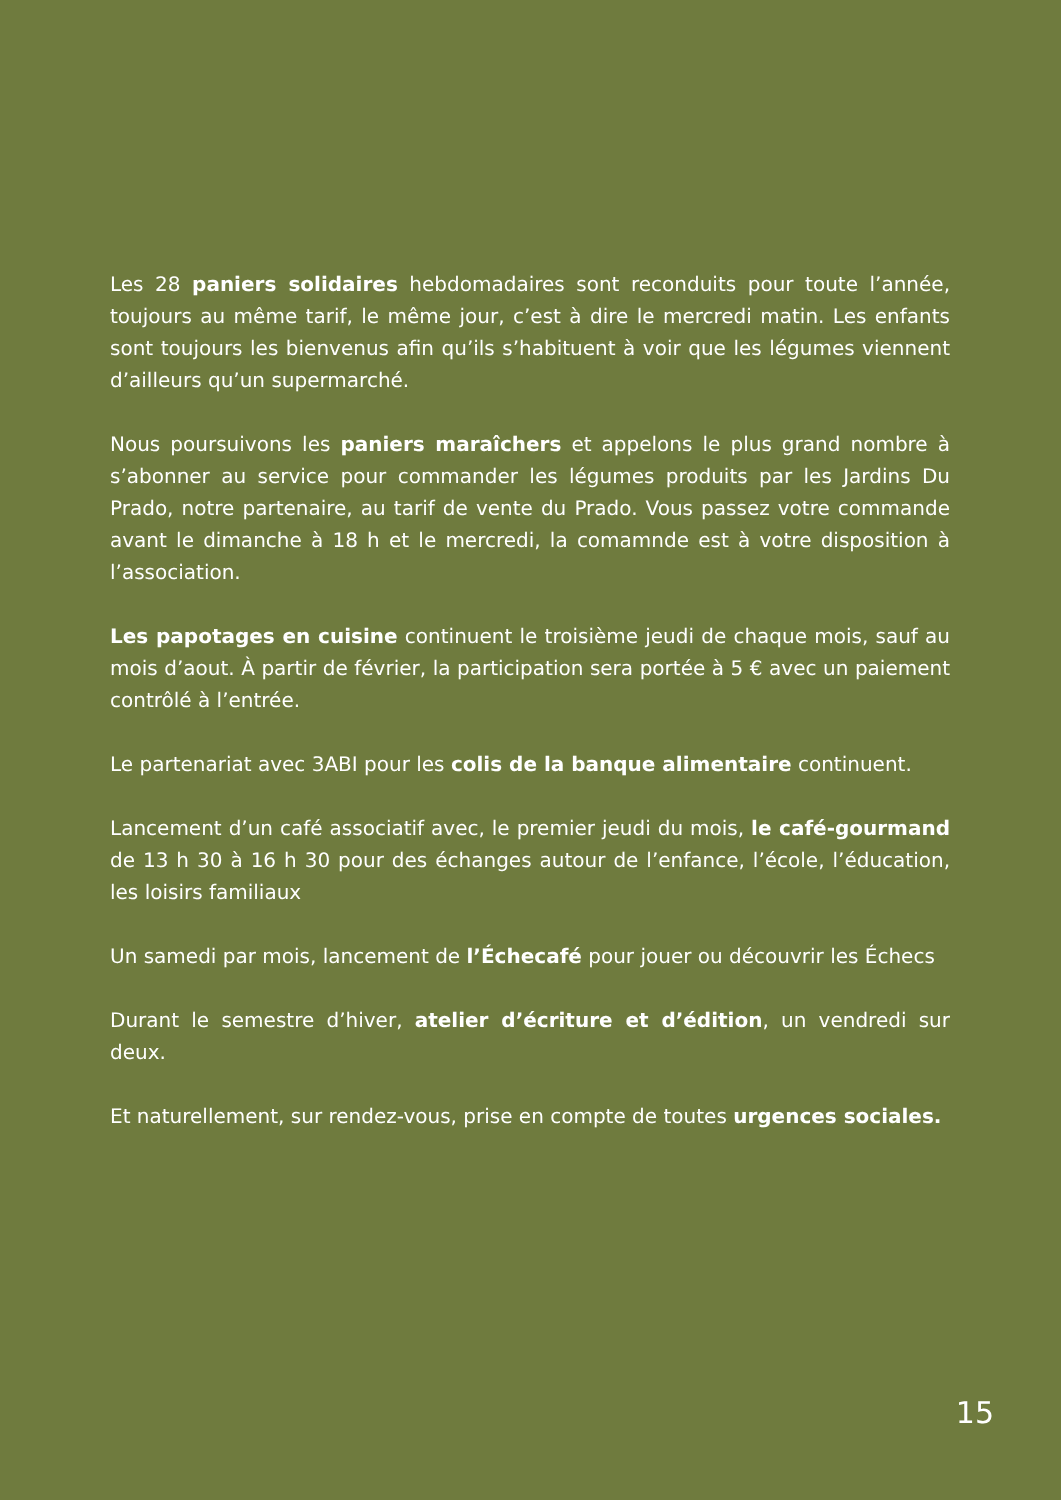Les 28 paniers solidaires hebdomadaires sont reconduits pour toute l’année, toujours au même tarif, le même jour, c’est à dire le mercredi matin. Les enfants sont toujours les bienvenus afin qu’ils s’habituent à voir que les légumes viennent d’ailleurs qu’un supermarché.
Nous poursuivons les paniers maraîchers et appelons le plus grand nombre à s’abonner au service pour commander les légumes produits par les Jardins Du Prado, notre partenaire, au tarif de vente du Prado. Vous passez votre commande avant le dimanche à 18 h et le mercredi, la comamnde est à votre disposition à l’association.
Les papotages en cuisine continuent le troisième jeudi de chaque mois, sauf au mois d’aout. À partir de février, la participation sera portée à 5 € avec un paiement contrôlé à l’entrée.
Le partenariat avec 3ABI pour les colis de la banque alimentaire continuent.
Lancement d’un café associatif avec, le premier jeudi du mois, le café-gourmand de 13 h 30 à 16 h 30 pour des échanges autour de l’enfance, l’école, l’éducation, les loisirs familiaux
Un samedi par mois, lancement de l’Échecafé pour jouer ou découvrir les Échecs
Durant le semestre d’hiver, atelier d’écriture et d’édition, un vendredi sur deux.
Et naturellement, sur rendez-vous, prise en compte de toutes urgences sociales.
15